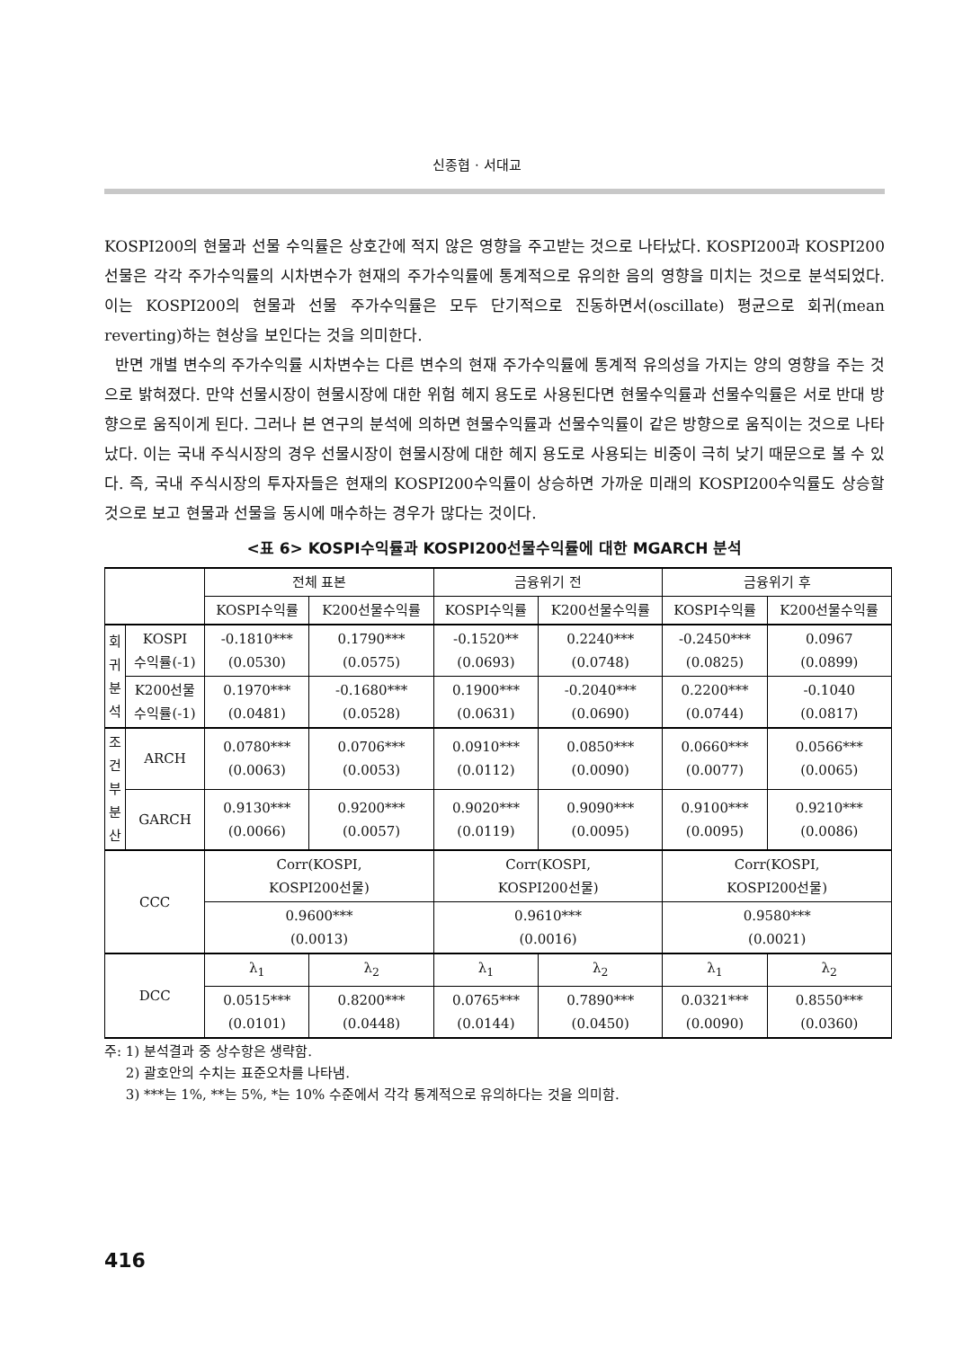신종협 · 서대교
KOSPI200의 현물과 선물 수익률은 상호간에 적지 않은 영향을 주고받는 것으로 나타났다. KOSPI200과 KOSPI200선물은 각각 주가수익률의 시차변수가 현재의 주가수익률에 통계적으로 유의한 음의 영향을 미치는 것으로 분석되었다. 이는 KOSPI200의 현물과 선물 주가수익률은 모두 단기적으로 진동하면서(oscillate) 평균으로 회귀(mean reverting)하는 현상을 보인다는 것을 의미한다.
반면 개별 변수의 주가수익률 시차변수는 다른 변수의 현재 주가수익률에 통계적 유의성을 가지는 양의 영향을 주는 것으로 밝혀졌다. 만약 선물시장이 현물시장에 대한 위험 헤지 용도로 사용된다면 현물수익률과 선물수익률은 서로 반대 방향으로 움직이게 된다. 그러나 본 연구의 분석에 의하면 현물수익률과 선물수익률이 같은 방향으로 움직이는 것으로 나타났다. 이는 국내 주식시장의 경우 선물시장이 현물시장에 대한 헤지 용도로 사용되는 비중이 극히 낮기 때문으로 볼 수 있다. 즉, 국내 주식시장의 투자자들은 현재의 KOSPI200수익률이 상승하면 가까운 미래의 KOSPI200수익률도 상승할 것으로 보고 현물과 선물을 동시에 매수하는 경우가 많다는 것이다.
<표 6> KOSPI수익률과 KOSPI200선물수익률에 대한 MGARCH 분석
| | | 전체 표본 | | 금융위기 전 | | 금융위기 후 | |
| | | KOSPI수익률 | K200선물수익률 | KOSPI수익률 | K200선물수익률 | KOSPI수익률 | K200선물수익률 |
| 회 귀 분 석 | KOSPI 수익률(-1) | -0.1810*** (0.0530) | 0.1790*** (0.0575) | -0.1520** (0.0693) | 0.2240*** (0.0748) | -0.2450*** (0.0825) | 0.0967 (0.0899) |
| | K200선물 수익률(-1) | 0.1970*** (0.0481) | -0.1680*** (0.0528) | 0.1900*** (0.0631) | -0.2040*** (0.0690) | 0.2200*** (0.0744) | -0.1040 (0.0817) |
| 조 건 부 분 산 | ARCH | 0.0780*** (0.0063) | 0.0706*** (0.0053) | 0.0910*** (0.0112) | 0.0850*** (0.0090) | 0.0660*** (0.0077) | 0.0566*** (0.0065) |
| | GARCH | 0.9130*** (0.0066) | 0.9200*** (0.0057) | 0.9020*** (0.0119) | 0.9090*** (0.0095) | 0.9100*** (0.0095) | 0.9210*** (0.0086) |
| CCC | | Corr(KOSPI, KOSPI200선물) | | Corr(KOSPI, KOSPI200선물) | | Corr(KOSPI, KOSPI200선물) | |
| | | 0.9600*** (0.0013) | | 0.9610*** (0.0016) | | 0.9580*** (0.0021) | |
| DCC | | λ<sub>1</sub> | λ<sub>2</sub> | λ<sub>1</sub> | λ<sub>2</sub> | λ<sub>1</sub> | λ<sub>2</sub> |
| | | 0.0515*** (0.0101) | 0.8200*** (0.0448) | 0.0765*** (0.0144) | 0.7890*** (0.0450) | 0.0321*** (0.0090) | 0.8550*** (0.0360) |
주: 1) 분석결과 중 상수항은 생략함.
2) 괄호안의 수치는 표준오차를 나타냄.
3) ***는 1%, **는 5%, *는 10% 수준에서 각각 통계적으로 유의하다는 것을 의미함.
416